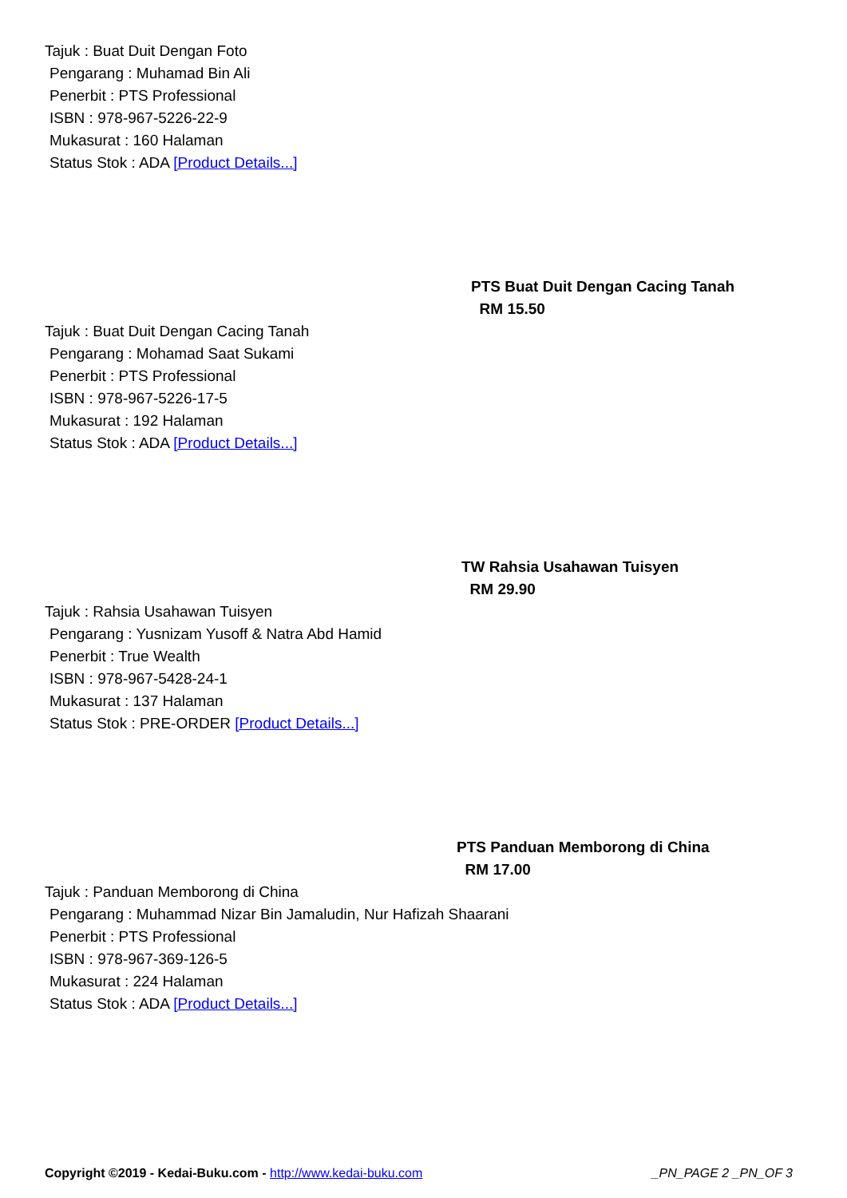Tajuk : Buat Duit Dengan Foto
Pengarang : Muhamad Bin Ali
Penerbit : PTS Professional
ISBN : 978-967-5226-22-9
Mukasurat : 160 Halaman
Status Stok : ADA [Product Details...]
PTS Buat Duit Dengan Cacing Tanah
RM 15.50
Tajuk : Buat Duit Dengan Cacing Tanah
Pengarang : Mohamad Saat Sukami
Penerbit : PTS Professional
ISBN : 978-967-5226-17-5
Mukasurat : 192 Halaman
Status Stok : ADA [Product Details...]
TW Rahsia Usahawan Tuisyen
RM 29.90
Tajuk : Rahsia Usahawan Tuisyen
Pengarang : Yusnizam Yusoff & Natra Abd Hamid
Penerbit : True Wealth
ISBN : 978-967-5428-24-1
Mukasurat : 137 Halaman
Status Stok : PRE-ORDER [Product Details...]
PTS Panduan Memborong di China
RM 17.00
Tajuk : Panduan Memborong di China
Pengarang : Muhammad Nizar Bin Jamaludin, Nur Hafizah Shaarani
Penerbit : PTS Professional
ISBN : 978-967-369-126-5
Mukasurat : 224 Halaman
Status Stok : ADA [Product Details...]
Copyright ©2019 - Kedai-Buku.com - http://www.kedai-buku.com _PN_PAGE 2 _PN_OF 3